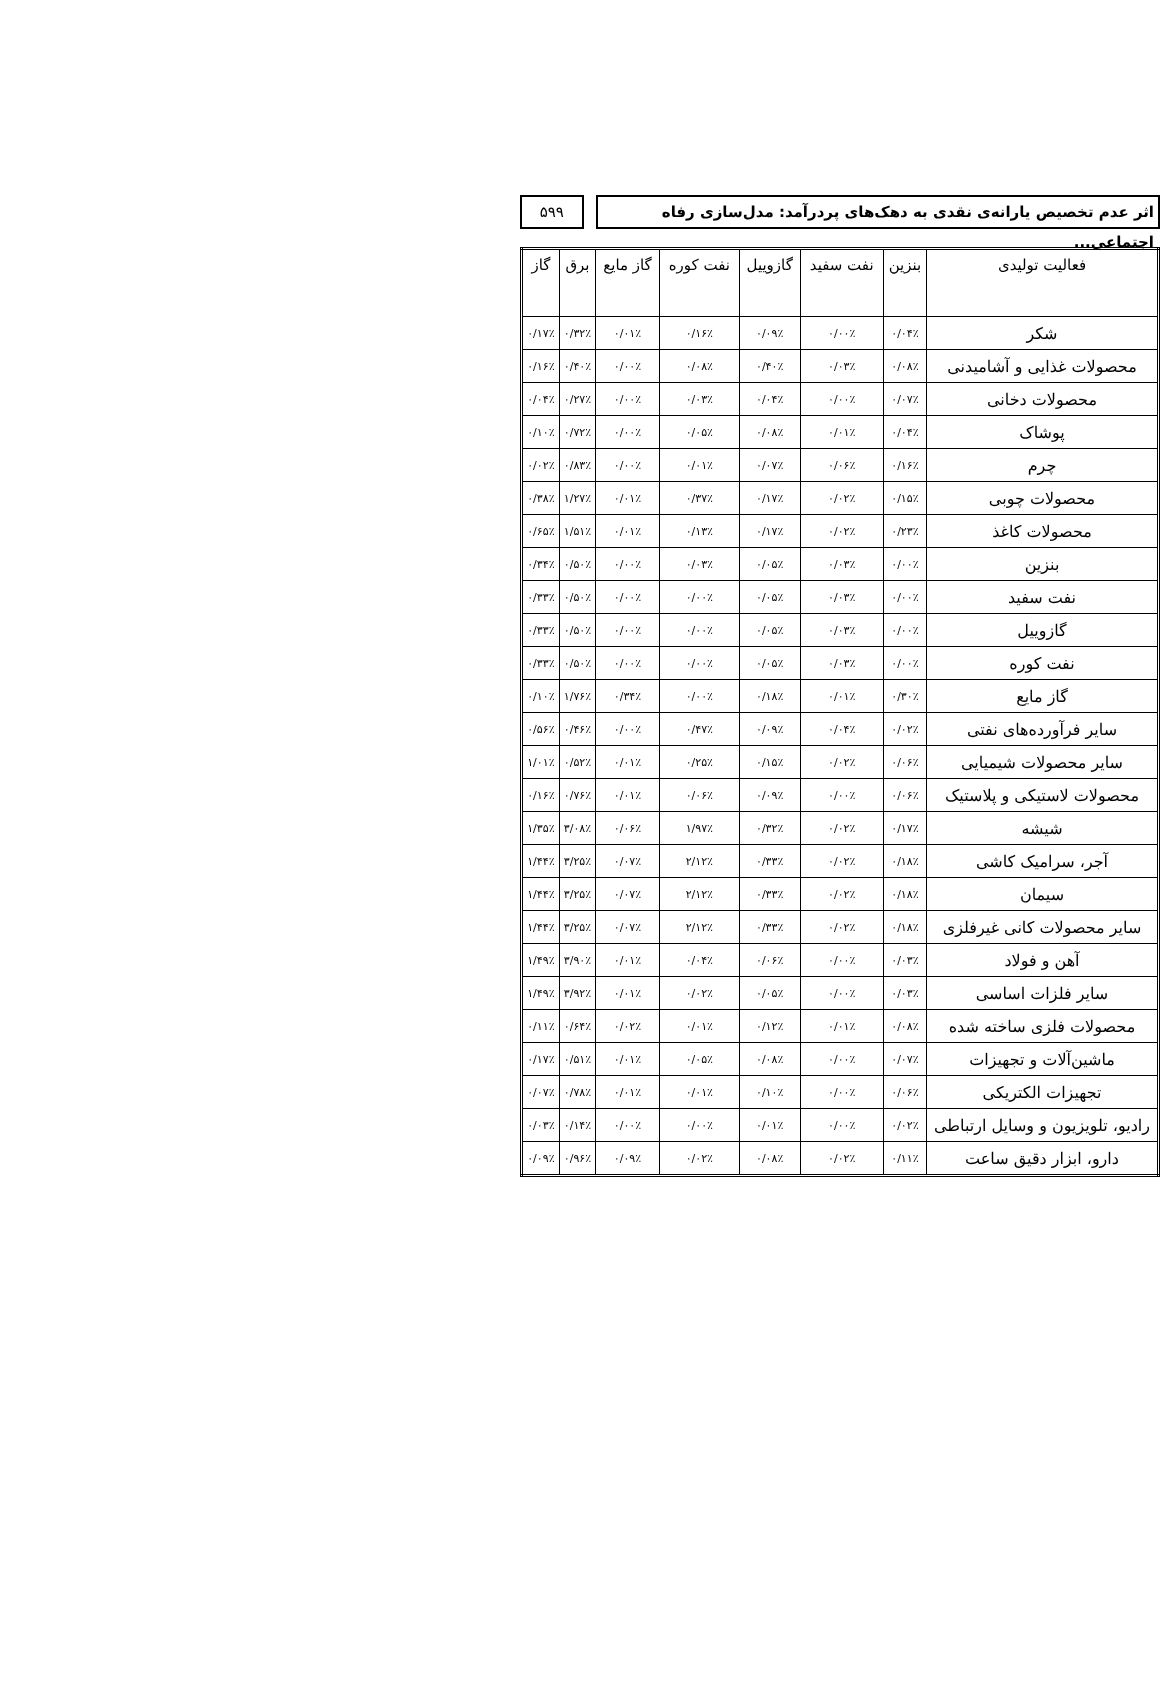اثر عدم تخصیص یارانه‌ی نقدی به دهک‌های پردرآمد: مدل‌سازی رفاه اجتماعی...
۵۹۹
| فعالیت تولیدی | بنزین | نفت سفید | گازوییل | نفت کوره | گاز مایع | برق | گاز |
| --- | --- | --- | --- | --- | --- | --- | --- |
| شکر | ۰/۰۴٪ | ۰/۰۰٪ | ۰/۰۹٪ | ۰/۱۶٪ | ۰/۰۱٪ | ۰/۳۲٪ | ۰/۱۷٪ |
| محصولات غذایی و آشامیدنی | ۰/۰۸٪ | ۰/۰۳٪ | ۰/۴۰٪ | ۰/۰۸٪ | ۰/۰۰٪ | ۰/۴۰٪ | ۰/۱۶٪ |
| محصولات دخانی | ۰/۰۷٪ | ۰/۰۰٪ | ۰/۰۴٪ | ۰/۰۳٪ | ۰/۰۰٪ | ۰/۲۷٪ | ۰/۰۴٪ |
| پوشاک | ۰/۰۴٪ | ۰/۰۱٪ | ۰/۰۸٪ | ۰/۰۵٪ | ۰/۰۰٪ | ۰/۷۲٪ | ۰/۱۰٪ |
| چرم | ۰/۱۶٪ | ۰/۰۶٪ | ۰/۰۷٪ | ۰/۰۱٪ | ۰/۰۰٪ | ۰/۸۳٪ | ۰/۰۲٪ |
| محصولات چوبی | ۰/۱۵٪ | ۰/۰۲٪ | ۰/۱۷٪ | ۰/۳۷٪ | ۰/۰۱٪ | ۱/۲۷٪ | ۰/۳۸٪ |
| محصولات کاغذ | ۰/۲۳٪ | ۰/۰۲٪ | ۰/۱۷٪ | ۰/۱۳٪ | ۰/۰۱٪ | ۱/۵۱٪ | ۰/۶۵٪ |
| بنزین | ۰/۰۰٪ | ۰/۰۳٪ | ۰/۰۵٪ | ۰/۰۳٪ | ۰/۰۰٪ | ۰/۵۰٪ | ۰/۳۴٪ |
| نفت سفید | ۰/۰۰٪ | ۰/۰۳٪ | ۰/۰۵٪ | ۰/۰۰٪ | ۰/۰۰٪ | ۰/۵۰٪ | ۰/۳۳٪ |
| گازوییل | ۰/۰۰٪ | ۰/۰۳٪ | ۰/۰۵٪ | ۰/۰۰٪ | ۰/۰۰٪ | ۰/۵۰٪ | ۰/۳۳٪ |
| نفت کوره | ۰/۰۰٪ | ۰/۰۳٪ | ۰/۰۵٪ | ۰/۰۰٪ | ۰/۰۰٪ | ۰/۵۰٪ | ۰/۳۳٪ |
| گاز مایع | ۰/۳۰٪ | ۰/۰۱٪ | ۰/۱۸٪ | ۰/۰۰٪ | ۰/۳۴٪ | ۱/۷۶٪ | ۰/۱۰٪ |
| سایر فرآورده‌های نفتی | ۰/۰۲٪ | ۰/۰۴٪ | ۰/۰۹٪ | ۰/۴۷٪ | ۰/۰۰٪ | ۰/۴۶٪ | ۰/۵۶٪ |
| سایر محصولات شیمیایی | ۰/۰۶٪ | ۰/۰۲٪ | ۰/۱۵٪ | ۰/۲۵٪ | ۰/۰۱٪ | ۰/۵۲٪ | ۱/۰۱٪ |
| محصولات لاستیکی و پلاستیک | ۰/۰۶٪ | ۰/۰۰٪ | ۰/۰۹٪ | ۰/۰۶٪ | ۰/۰۱٪ | ۰/۷۶٪ | ۰/۱۶٪ |
| شیشه | ۰/۱۷٪ | ۰/۰۲٪ | ۰/۳۲٪ | ۱/۹۷٪ | ۰/۰۶٪ | ۳/۰۸٪ | ۱/۳۵٪ |
| آجر، سرامیک کاشی | ۰/۱۸٪ | ۰/۰۲٪ | ۰/۳۳٪ | ۲/۱۲٪ | ۰/۰۷٪ | ۳/۲۵٪ | ۱/۴۴٪ |
| سیمان | ۰/۱۸٪ | ۰/۰۲٪ | ۰/۳۳٪ | ۲/۱۲٪ | ۰/۰۷٪ | ۳/۲۵٪ | ۱/۴۴٪ |
| سایر محصولات کانی غیرفلزی | ۰/۱۸٪ | ۰/۰۲٪ | ۰/۳۳٪ | ۲/۱۲٪ | ۰/۰۷٪ | ۳/۲۵٪ | ۱/۴۴٪ |
| آهن و فولاد | ۰/۰۳٪ | ۰/۰۰٪ | ۰/۰۶٪ | ۰/۰۴٪ | ۰/۰۱٪ | ۳/۹۰٪ | ۱/۴۹٪ |
| سایر فلزات اساسی | ۰/۰۳٪ | ۰/۰۰٪ | ۰/۰۵٪ | ۰/۰۲٪ | ۰/۰۱٪ | ۳/۹۲٪ | ۱/۴۹٪ |
| محصولات فلزی ساخته شده | ۰/۰۸٪ | ۰/۰۱٪ | ۰/۱۲٪ | ۰/۰۱٪ | ۰/۰۲٪ | ۰/۶۴٪ | ۰/۱۱٪ |
| ماشین‌آلات و تجهیزات | ۰/۰۷٪ | ۰/۰۰٪ | ۰/۰۸٪ | ۰/۰۵٪ | ۰/۰۱٪ | ۰/۵۱٪ | ۰/۱۷٪ |
| تجهیزات الکتریکی | ۰/۰۶٪ | ۰/۰۰٪ | ۰/۱۰٪ | ۰/۰۱٪ | ۰/۰۱٪ | ۰/۷۸٪ | ۰/۰۷٪ |
| رادیو، تلویزیون و وسایل ارتباطی | ۰/۰۲٪ | ۰/۰۰٪ | ۰/۰۱٪ | ۰/۰۰٪ | ۰/۰۰٪ | ۰/۱۴٪ | ۰/۰۳٪ |
| دارو، ابزار دقیق ساعت | ۰/۱۱٪ | ۰/۰۲٪ | ۰/۰۸٪ | ۰/۰۲٪ | ۰/۰۹٪ | ۰/۹۶٪ | ۰/۰۹٪ |